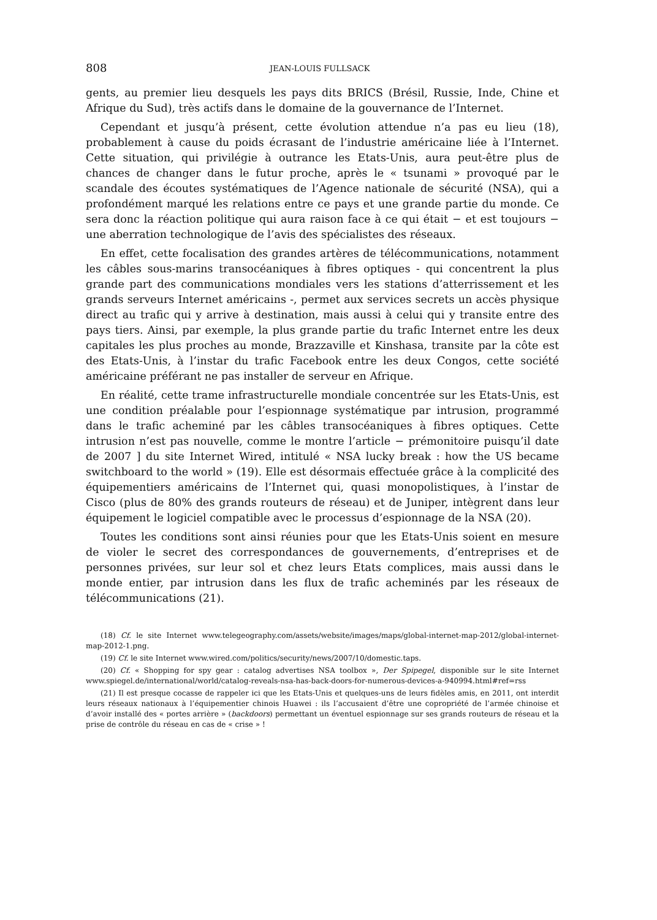808 JEAN-LOUIS FULLSACK
gents, au premier lieu desquels les pays dits BRICS (Brésil, Russie, Inde, Chine et Afrique du Sud), très actifs dans le domaine de la gouvernance de l’Internet.
Cependant et jusqu’à présent, cette évolution attendue n’a pas eu lieu (18), probablement à cause du poids écrasant de l’industrie américaine liée à l’Internet. Cette situation, qui privilégie à outrance les Etats-Unis, aura peut-être plus de chances de changer dans le futur proche, après le « tsunami » provoqué par le scandale des écoutes systématiques de l’Agence nationale de sécurité (NSA), qui a profondément marqué les relations entre ce pays et une grande partie du monde. Ce sera donc la réaction politique qui aura raison face à ce qui était − et est toujours − une aberration technologique de l’avis des spécialistes des réseaux.
En effet, cette focalisation des grandes artères de télécommunications, notamment les câbles sous-marins transocéaniques à fibres optiques - qui concentrent la plus grande part des communications mondiales vers les stations d’atterrissement et les grands serveurs Internet américains -, permet aux services secrets un accès physique direct au trafic qui y arrive à destination, mais aussi à celui qui y transite entre des pays tiers. Ainsi, par exemple, la plus grande partie du trafic Internet entre les deux capitales les plus proches au monde, Brazzaville et Kinshasa, transite par la côte est des Etats-Unis, à l’instar du trafic Facebook entre les deux Congos, cette société américaine préférant ne pas installer de serveur en Afrique.
En réalité, cette trame infrastructurelle mondiale concentrée sur les Etats-Unis, est une condition préalable pour l’espionnage systématique par intrusion, programmé dans le trafic acheminé par les câbles transocéaniques à fibres optiques. Cette intrusion n’est pas nouvelle, comme le montre l’article − prémonitoire puisqu’il date de 2007 ] du site Internet Wired, intitulé « NSA lucky break : how the US became switchboard to the world » (19). Elle est désormais effectuée grâce à la complicité des équipementiers américains de l’Internet qui, quasi monopolistiques, à l’instar de Cisco (plus de 80% des grands routeurs de réseau) et de Juniper, intègrent dans leur équipement le logiciel compatible avec le processus d’espionnage de la NSA (20).
Toutes les conditions sont ainsi réunies pour que les Etats-Unis soient en mesure de violer le secret des correspondances de gouvernements, d’entreprises et de personnes privées, sur leur sol et chez leurs Etats complices, mais aussi dans le monde entier, par intrusion dans les flux de trafic acheminés par les réseaux de télécommunications (21).
(18) Cf. le site Internet www.telegeography.com/assets/website/images/maps/global-internet-map-2012/global-internet-map-2012-1.png.
(19) Cf. le site Internet www.wired.com/politics/security/news/2007/10/domestic.taps.
(20) Cf. « Shopping for spy gear : catalog advertises NSA toolbox », Der Spipegel, disponible sur le site Internet www.spiegel.de/international/world/catalog-reveals-nsa-has-back-doors-for-numerous-devices-a-940994.html#ref=rss
(21) Il est presque cocasse de rappeler ici que les Etats-Unis et quelques-uns de leurs fidèles amis, en 2011, ont interdit leurs réseaux nationaux à l’équipementier chinois Huawei : ils l’accusaient d’être une copropriété de l’armée chinoise et d’avoir installé des « portes arrière » (backdoors) permettant un éventuel espionnage sur ses grands routeurs de réseau et la prise de contrôle du réseau en cas de « crise » !